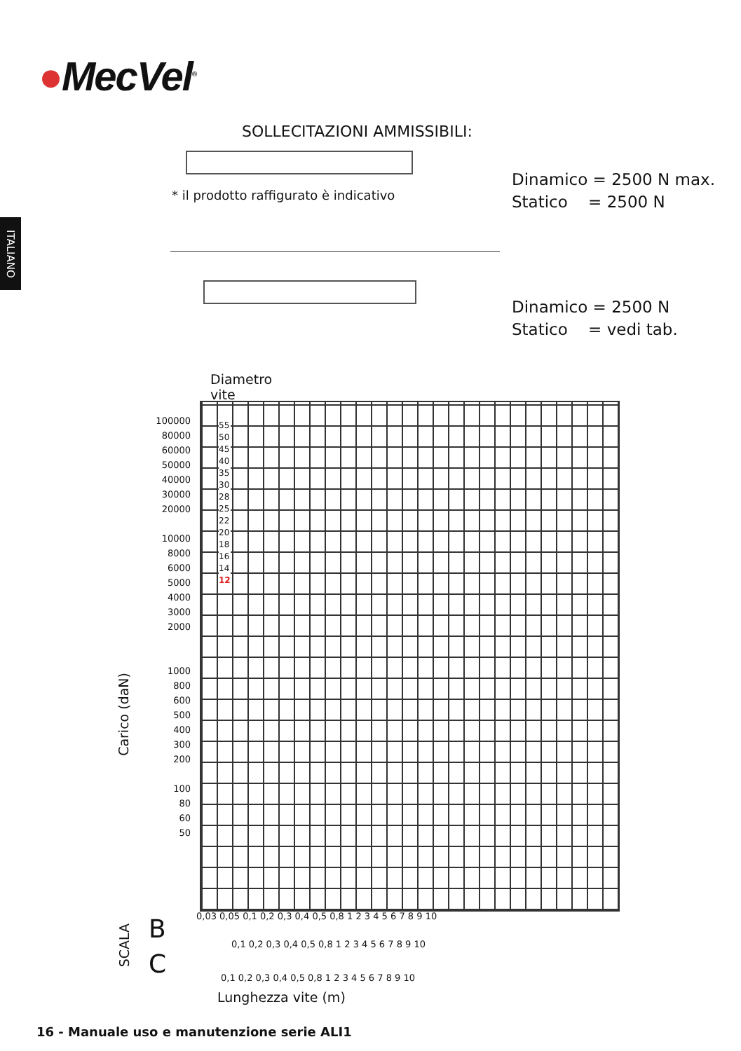●MecVel<sup>®</sup>
ITALIANO
SOLLECITAZIONI AMMISSIBILI:
* il prodotto raffigurato è indicativo
Dinamico = 2500 N max.
Statico = 2500 N
Dinamico = 2500 N
Statico = vedi tab.
Diametro
vite
Carico (daN)
100000
80000
60000
50000
40000
30000
20000
10000
8000
6000
5000
4000
3000
2000
1000
800
600
500
400
300
200
100
80
60
50
55
50
45
40
35
30
28
25
22
20
18
16
14
12
0,03 0,05 0,1 0,2 0,3 0,4 0,5 0,8 1 2 3 4 5 6 7 8 9 10
B
SCALA
0,1 0,2 0,3 0,4 0,5 0,8 1 2 3 4 5 6 7 8 9 10
C
0,1 0,2 0,3 0,4 0,5 0,8 1 2 3 4 5 6 7 8 9 10
Lunghezza vite (m)
16 - Manuale uso e manutenzione serie ALI1